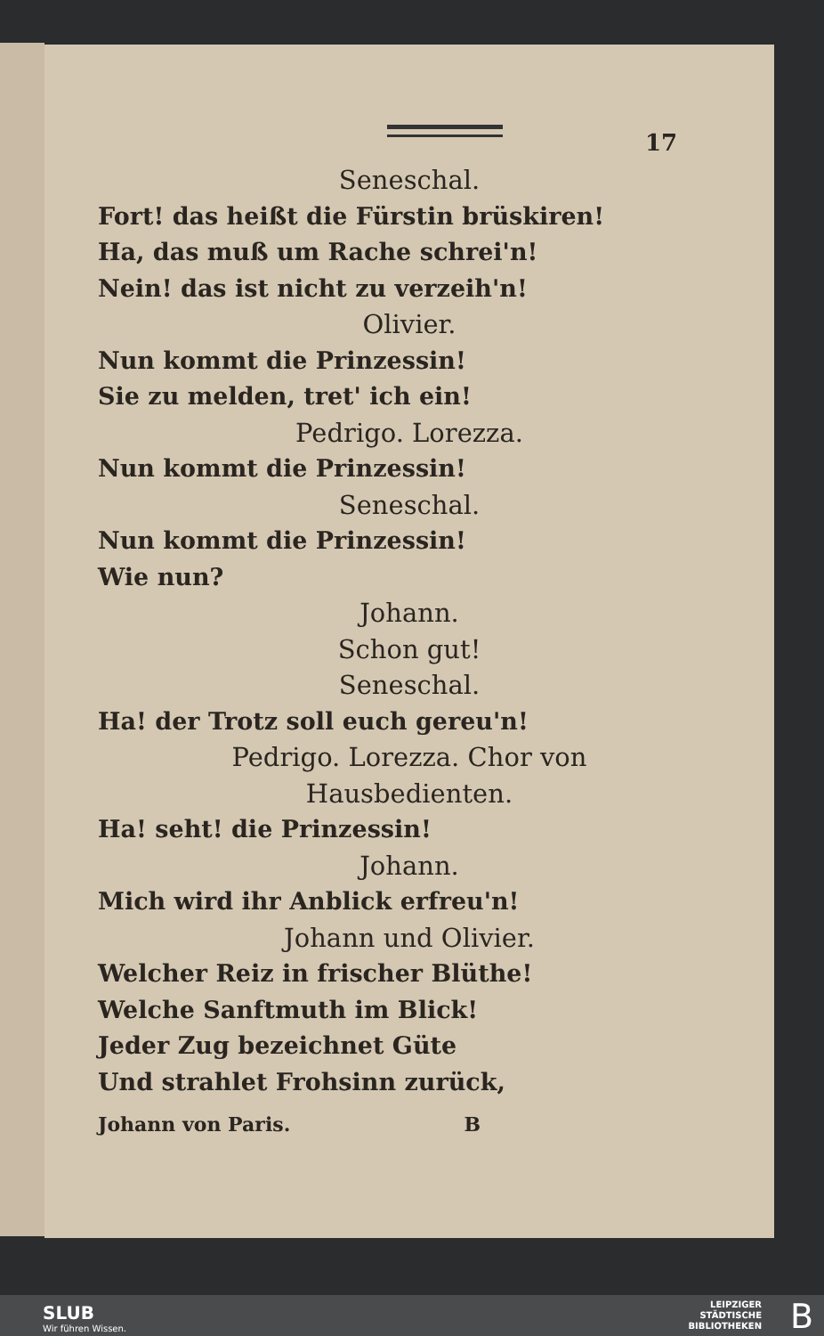17
Seneschal.
Fort! das heißt die Fürstin brüskiren!
Ha, das muß um Rache schrei'n!
Nein! das ist nicht zu verzeih'n!
Olivier.
Nun kommt die Prinzessin!
Sie zu melden, tret' ich ein!
Pedrigo. Lorezza.
Nun kommt die Prinzessin!
Seneschal.
Nun kommt die Prinzessin!
Wie nun?
Johann.
Schon gut!
Seneschal.
Ha! der Trotz soll euch gereu'n!
Pedrigo. Lorezza. Chor von
Hausbedienten.
Ha! seht! die Prinzessin!
Johann.
Mich wird ihr Anblick erfreu'n!
Johann und Olivier.
Welcher Reiz in frischer Blüthe!
Welche Sanftmuth im Blick!
Jeder Zug bezeichnet Güte
Und strahlet Frohsinn zurück,
Johann von Paris. B
SLUB
Wir führen Wissen.
LEIPZIGER
STÄDTISCHE
BIBLIOTHEKEN
B